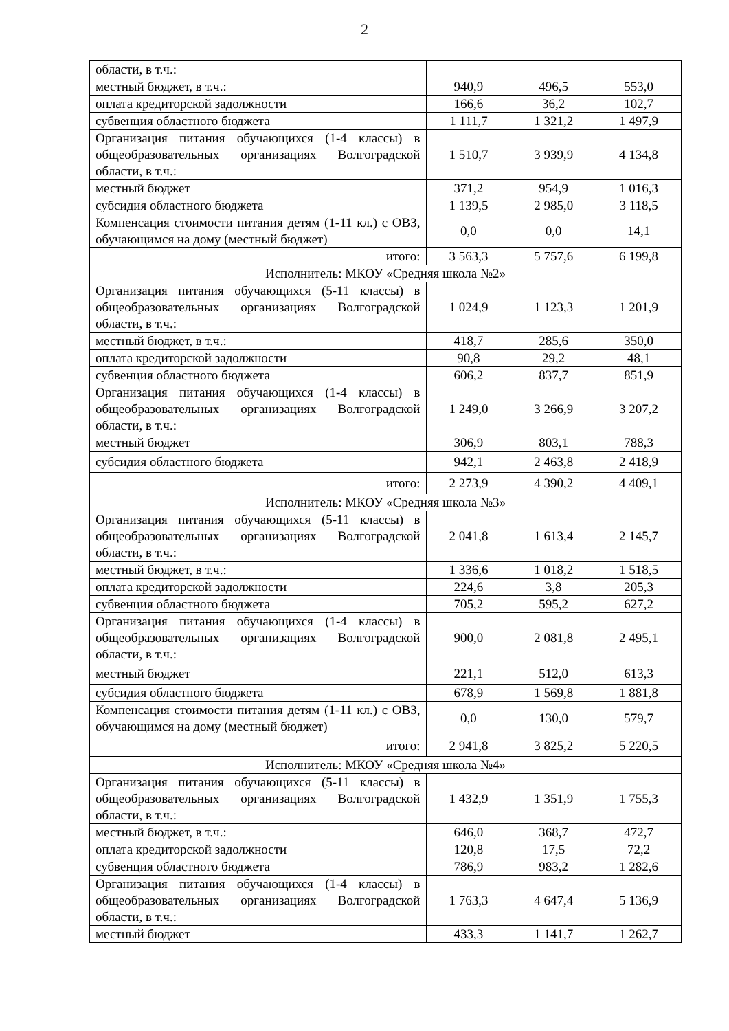2
| области, в т.ч.: | | | |
| местный бюджет, в т.ч.: | 940,9 | 496,5 | 553,0 |
| оплата кредиторской задолжности | 166,6 | 36,2 | 102,7 |
| субвенция областного бюджета | 1 111,7 | 1 321,2 | 1 497,9 |
| Организация питания обучающихся (1-4 классы) в общеобразовательных организациях Волгоградской области, в т.ч.: | 1 510,7 | 3 939,9 | 4 134,8 |
| местный бюджет | 371,2 | 954,9 | 1 016,3 |
| субсидия областного бюджета | 1 139,5 | 2 985,0 | 3 118,5 |
| Компенсация стоимости питания детям (1-11 кл.) с ОВЗ, обучающимся на дому (местный бюджет) | 0,0 | 0,0 | 14,1 |
| итого: | 3 563,3 | 5 757,6 | 6 199,8 |
| Исполнитель: МКОУ «Средняя школа №2» | | | |
| Организация питания обучающихся (5-11 классы) в общеобразовательных организациях Волгоградской области, в т.ч.: | 1 024,9 | 1 123,3 | 1 201,9 |
| местный бюджет, в т.ч.: | 418,7 | 285,6 | 350,0 |
| оплата кредиторской задолжности | 90,8 | 29,2 | 48,1 |
| субвенция областного бюджета | 606,2 | 837,7 | 851,9 |
| Организация питания обучающихся (1-4 классы) в общеобразовательных организациях Волгоградской области, в т.ч.: | 1 249,0 | 3 266,9 | 3 207,2 |
| местный бюджет | 306,9 | 803,1 | 788,3 |
| субсидия областного бюджета | 942,1 | 2 463,8 | 2 418,9 |
| итого: | 2 273,9 | 4 390,2 | 4 409,1 |
| Исполнитель: МКОУ «Средняя школа №3» | | | |
| Организация питания обучающихся (5-11 классы) в общеобразовательных организациях Волгоградской области, в т.ч.: | 2 041,8 | 1 613,4 | 2 145,7 |
| местный бюджет, в т.ч.: | 1 336,6 | 1 018,2 | 1 518,5 |
| оплата кредиторской задолжности | 224,6 | 3,8 | 205,3 |
| субвенция областного бюджета | 705,2 | 595,2 | 627,2 |
| Организация питания обучающихся (1-4 классы) в общеобразовательных организациях Волгоградской области, в т.ч.: | 900,0 | 2 081,8 | 2 495,1 |
| местный бюджет | 221,1 | 512,0 | 613,3 |
| субсидия областного бюджета | 678,9 | 1 569,8 | 1 881,8 |
| Компенсация стоимости питания детям (1-11 кл.) с ОВЗ, обучающимся на дому (местный бюджет) | 0,0 | 130,0 | 579,7 |
| итого: | 2 941,8 | 3 825,2 | 5 220,5 |
| Исполнитель: МКОУ «Средняя школа №4» | | | |
| Организация питания обучающихся (5-11 классы) в общеобразовательных организациях Волгоградской области, в т.ч.: | 1 432,9 | 1 351,9 | 1 755,3 |
| местный бюджет, в т.ч.: | 646,0 | 368,7 | 472,7 |
| оплата кредиторской задолжности | 120,8 | 17,5 | 72,2 |
| субвенция областного бюджета | 786,9 | 983,2 | 1 282,6 |
| Организация питания обучающихся (1-4 классы) в общеобразовательных организациях Волгоградской области, в т.ч.: | 1 763,3 | 4 647,4 | 5 136,9 |
| местный бюджет | 433,3 | 1 141,7 | 1 262,7 |